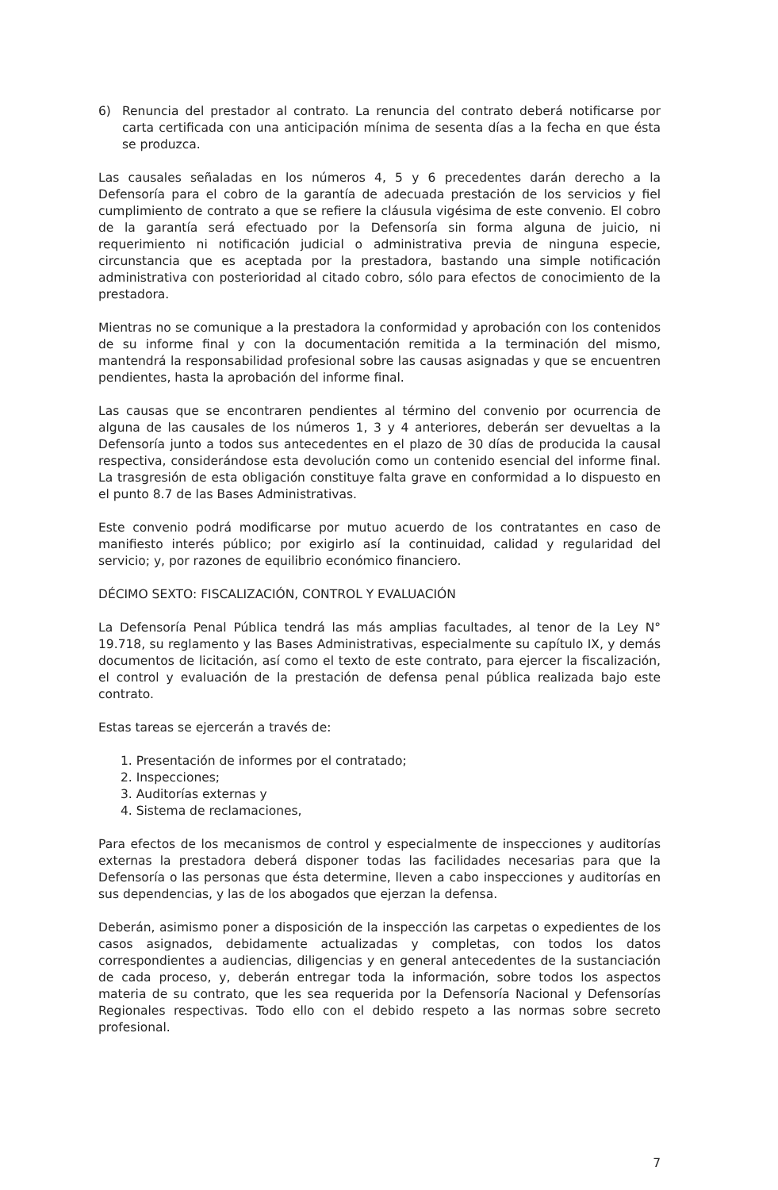6) Renuncia del prestador al contrato. La renuncia del contrato deberá notificarse por carta certificada con una anticipación mínima de sesenta días a la fecha en que ésta se produzca.
Las causales señaladas en los números 4, 5 y 6 precedentes darán derecho a la Defensoría para el cobro de la garantía de adecuada prestación de los servicios y fiel cumplimiento de contrato a que se refiere la cláusula vigésima de este convenio. El cobro de la garantía será efectuado por la Defensoría sin forma alguna de juicio, ni requerimiento ni notificación judicial o administrativa previa de ninguna especie, circunstancia que es aceptada por la prestadora, bastando una simple notificación administrativa con posterioridad al citado cobro, sólo para efectos de conocimiento de la prestadora.
Mientras no se comunique a la prestadora la conformidad y aprobación con los contenidos de su informe final y con la documentación remitida a la terminación del mismo, mantendrá la responsabilidad profesional sobre las causas asignadas y que se encuentren pendientes, hasta la aprobación del informe final.
Las causas que se encontraren pendientes al término del convenio por ocurrencia de alguna de las causales de los números 1, 3 y 4 anteriores, deberán ser devueltas a la Defensoría junto a todos sus antecedentes en el plazo de 30 días de producida la causal respectiva, considerándose esta devolución como un contenido esencial del informe final. La trasgresión de esta obligación constituye falta grave en conformidad a lo dispuesto en el punto 8.7 de las Bases Administrativas.
Este convenio podrá modificarse por mutuo acuerdo de los contratantes en caso de manifiesto interés público; por exigirlo así la continuidad, calidad y regularidad del servicio; y, por razones de equilibrio económico financiero.
DÉCIMO SEXTO: FISCALIZACIÓN, CONTROL Y EVALUACIÓN
La Defensoría Penal Pública tendrá las más amplias facultades, al tenor de la Ley N° 19.718, su reglamento y las Bases Administrativas, especialmente su capítulo IX, y demás documentos de licitación, así como el texto de este contrato, para ejercer la fiscalización, el control y evaluación de la prestación de defensa penal pública realizada bajo este contrato.
Estas tareas se ejercerán a través de:
1. Presentación de informes por el contratado;
2. Inspecciones;
3. Auditorías externas y
4. Sistema de reclamaciones,
Para efectos de los mecanismos de control y especialmente de inspecciones y auditorías externas la prestadora deberá disponer todas las facilidades necesarias para que la Defensoría o las personas que ésta determine, lleven a cabo inspecciones y auditorías en sus dependencias, y las de los abogados que ejerzan la defensa.
Deberán, asimismo poner a disposición de la inspección las carpetas o expedientes de los casos asignados, debidamente actualizadas y completas, con todos los datos correspondientes a audiencias, diligencias y en general antecedentes de la sustanciación de cada proceso, y, deberán entregar toda la información, sobre todos los aspectos materia de su contrato, que les sea requerida por la Defensoría Nacional y Defensorías Regionales respectivas. Todo ello con el debido respeto a las normas sobre secreto profesional.
7